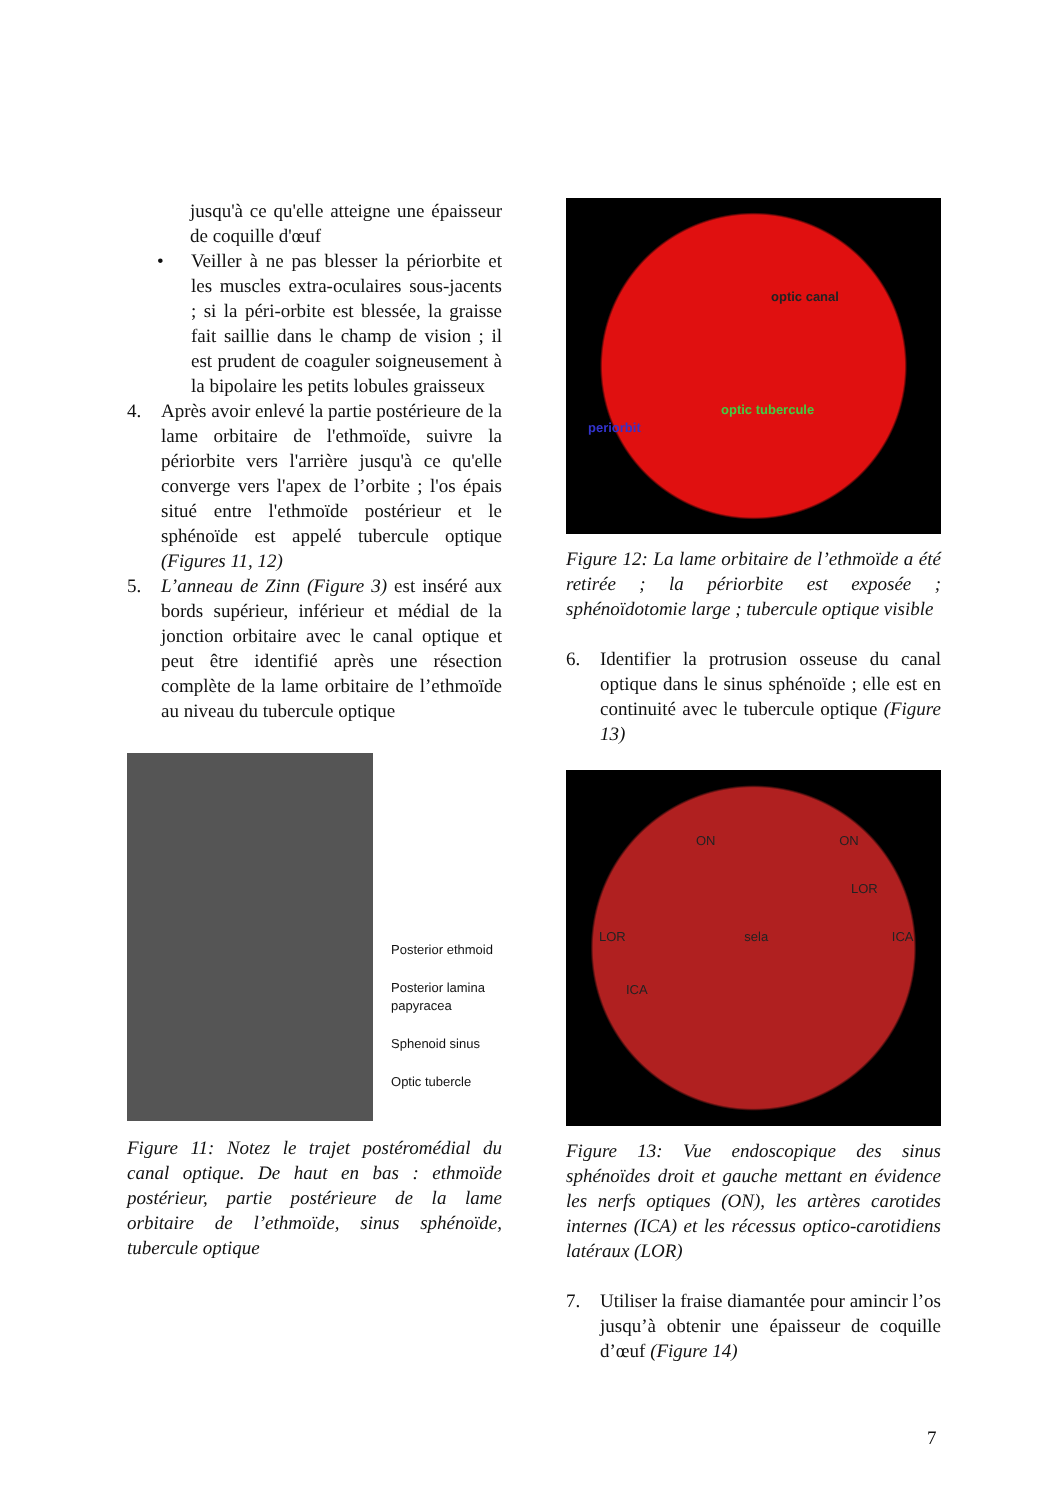jusqu'à ce qu'elle atteigne une épaisseur de coquille d'œuf
• Veiller à ne pas blesser la périorbite et les muscles extra-oculaires sous-jacents ; si la péri-orbite est blessée, la graisse fait saillie dans le champ de vision ; il est prudent de coaguler soigneusement à la bipolaire les petits lobules graisseux
4. Après avoir enlevé la partie postérieure de la lame orbitaire de l'ethmoïde, suivre la périorbite vers l'arrière jusqu'à ce qu'elle converge vers l'apex de l’orbite ; l'os épais situé entre l'ethmoïde postérieur et le sphénoïde est appelé tubercule optique (Figures 11, 12)
5. L’anneau de Zinn (Figure 3) est inséré aux bords supérieur, inférieur et médial de la jonction orbitaire avec le canal optique et peut être identifié après une résection complète de la lame orbitaire de l’ethmoïde au niveau du tubercule optique
Posterior ethmoid
Posterior lamina papyracea
Sphenoid sinus
Optic tubercle
Figure 11: Notez le trajet postéromédial du canal optique. De haut en bas : ethmoïde postérieur, partie postérieure de la lame orbitaire de l’ethmoïde, sinus sphénoïde, tubercule optique
optic canal
optic tubercule
periorbit
Figure 12: La lame orbitaire de l’ethmoïde a été retirée ; la périorbite est exposée ; sphénoïdotomie large ; tubercule optique visible
6. Identifier la protrusion osseuse du canal optique dans le sinus sphénoïde ; elle est en continuité avec le tubercule optique (Figure 13)
ON ON
LOR
LOR sela ICA
ICA
Figure 13: Vue endoscopique des sinus sphénoïdes droit et gauche mettant en évidence les nerfs optiques (ON), les artères carotides internes (ICA) et les récessus optico-carotidiens latéraux (LOR)
7. Utiliser la fraise diamantée pour amincir l’os jusqu’à obtenir une épaisseur de coquille d’œuf (Figure 14)
7